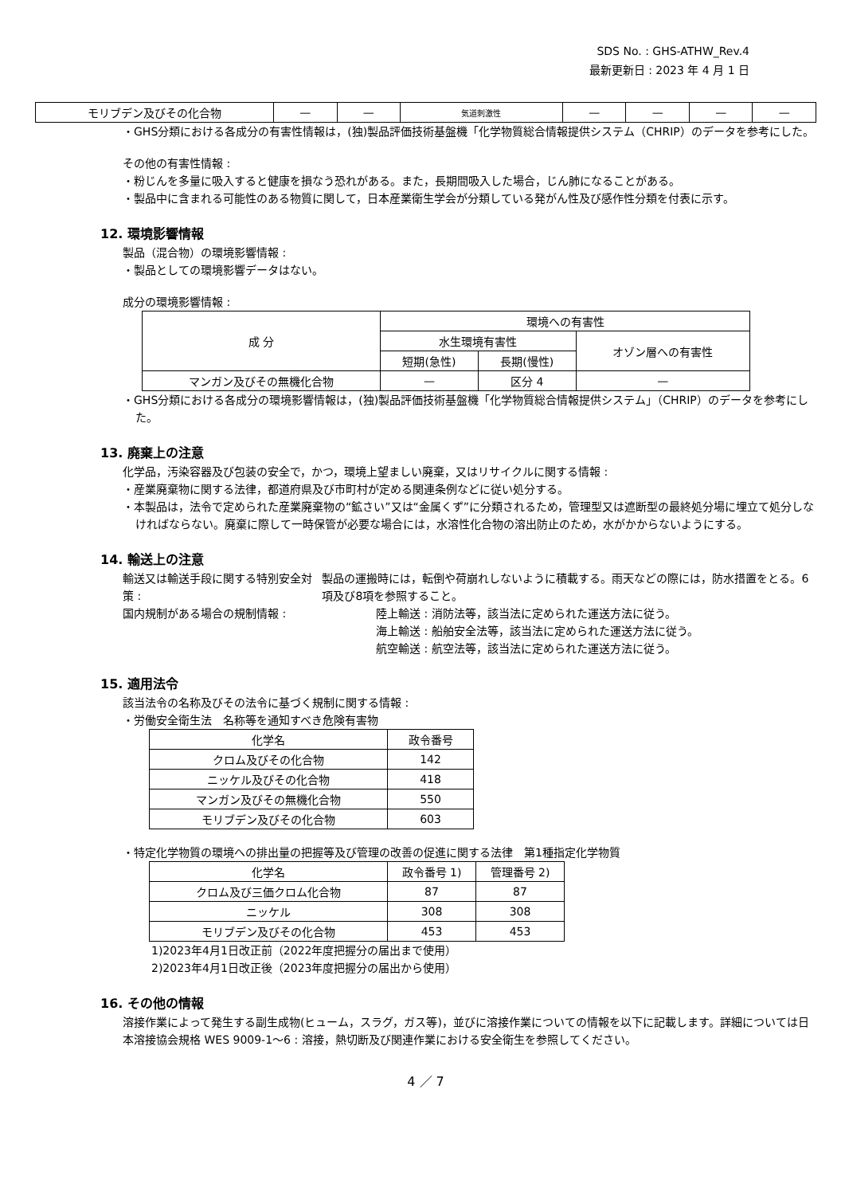SDS No. : GHS-ATHW_Rev.4
最新更新日 : 2023 年 4 月 1 日
| モリブデン及びその化合物 | — | — | 気道刺激性 | — | — | — | — |
・GHS分類における各成分の有害性情報は，(独)製品評価技術基盤機「化学物質総合情報提供システム（CHRIP）のデータを参考にした。
その他の有害性情報 :
・粉じんを多量に吸入すると健康を損なう恐れがある。また，長期間吸入した場合，じん肺になることがある。
・製品中に含まれる可能性のある物質に関して，日本産業衛生学会が分類している発がん性及び感作性分類を付表に示す。
12. 環境影響情報
製品（混合物）の環境影響情報 :
・製品としての環境影響データはない。
成分の環境影響情報 :
| 成 分 | 環境への有害性 | | |
| --- | --- | --- | --- |
| | 水生環境有害性 | | オゾン層への有害性 |
| | 短期(急性) | 長期(慢性) | |
| マンガン及びその無機化合物 | — | 区分 4 | — |
・GHS分類における各成分の環境影響情報は，(独)製品評価技術基盤機「化学物質総合情報提供システム」（CHRIP）のデータを参考にした。
13. 廃棄上の注意
化学品，汚染容器及び包装の安全で，かつ，環境上望ましい廃棄，又はリサイクルに関する情報 :
・産業廃棄物に関する法律，都道府県及び市町村が定める関連条例などに従い処分する。
・本製品は，法令で定められた産業廃棄物の“鉱さい”又は“金属くず”に分類されるため，管理型又は遮断型の最終処分場に埋立て処分しなければならない。廃棄に際して一時保管が必要な場合には，水溶性化合物の溶出防止のため，水がかからないようにする。
14. 輸送上の注意
輸送又は輸送手段に関する特別安全対策 : 製品の運搬時には，転倒や荷崩れしないように積載する。雨天などの際には，防水措置をとる。6項及び8項を参照すること。
国内規制がある場合の規制情報 : 陸上輸送 : 消防法等，該当法に定められた運送方法に従う。
海上輸送 : 船舶安全法等，該当法に定められた運送方法に従う。
航空輸送 : 航空法等，該当法に定められた運送方法に従う。
15. 適用法令
該当法令の名称及びその法令に基づく規制に関する情報 :
・労働安全衛生法　名称等を通知すべき危険有害物
| 化学名 | 政令番号 |
| --- | --- |
| クロム及びその化合物 | 142 |
| ニッケル及びその化合物 | 418 |
| マンガン及びその無機化合物 | 550 |
| モリブデン及びその化合物 | 603 |
・特定化学物質の環境への排出量の把握等及び管理の改善の促進に関する法律　第1種指定化学物質
| 化学名 | 政令番号 1) | 管理番号 2) |
| --- | --- | --- |
| クロム及び三価クロム化合物 | 87 | 87 |
| ニッケル | 308 | 308 |
| モリブデン及びその化合物 | 453 | 453 |
1)2023年4月1日改正前（2022年度把握分の届出まで使用）
2)2023年4月1日改正後（2023年度把握分の届出から使用）
16. その他の情報
溶接作業によって発生する副生成物(ヒューム，スラグ，ガス等)，並びに溶接作業についての情報を以下に記載します。詳細については日本溶接協会規格 WES 9009-1～6 : 溶接，熱切断及び関連作業における安全衛生を参照してください。
4 ／ 7